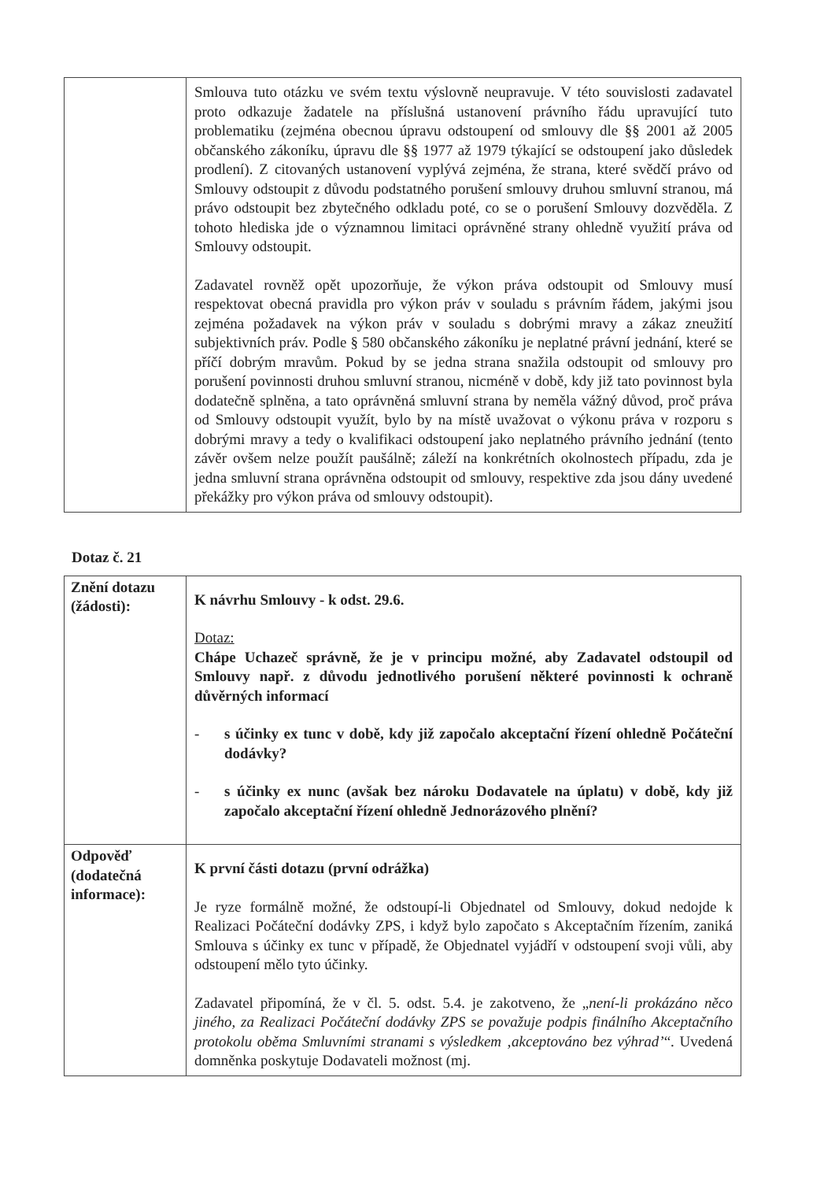| | Smlouva tuto otázku ve svém textu výslovně neupravuje. V této souvislosti zadavatel proto odkazuje žadatele na příslušná ustanovení právního řádu upravující tuto problematiku (zejména obecnou úpravu odstoupení od smlouvy dle §§ 2001 až 2005 občanského zákoníku, úpravu dle §§ 1977 až 1979 týkající se odstoupení jako důsledek prodlení). Z citovaných ustanovení vyplývá zejména, že strana, které svědčí právo od Smlouvy odstoupit z důvodu podstatného porušení smlouvy druhou smluvní stranou, má právo odstoupit bez zbytečného odkladu poté, co se o porušení Smlouvy dozvěděla. Z tohoto hlediska jde o významnou limitaci oprávněné strany ohledně využití práva od Smlouvy odstoupit. Zadavatel rovněž opět upozorňuje, že výkon práva odstoupit od Smlouvy musí respektovat obecná pravidla pro výkon práv v souladu s právním řádem, jakými jsou zejména požadavek na výkon práv v souladu s dobrými mravy a zákaz zneužití subjektivních práv. Podle § 580 občanského zákoníku je neplatné právní jednání, které se příčí dobrým mravům. Pokud by se jedna strana snažila odstoupit od smlouvy pro porušení povinnosti druhou smluvní stranou, nicméně v době, kdy již tato povinnost byla dodatečně splněna, a tato oprávněná smluvní strana by neměla vážný důvod, proč práva od Smlouvy odstoupit využít, bylo by na místě uvažovat o výkonu práva v rozporu s dobrými mravy a tedy o kvalifikaci odstoupení jako neplatného právního jednání (tento závěr ovšem nelze použít paušálně; záleží na konkrétních okolnostech případu, zda je jedna smluvní strana oprávněna odstoupit od smlouvy, respektive zda jsou dány uvedené překážky pro výkon práva od smlouvy odstoupit). |
Dotaz č. 21
| Znění dotazu (žádosti): | K návrhu Smlouvy - k odst. 29.6. Dotaz: Chápe Uchazeč správně, že je v principu možné, aby Zadavatel odstoupil od Smlouvy např. z důvodu jednotlivého porušení některé povinnosti k ochraně důvěrných informací - s účinky ex tunc v době, kdy již započalo akceptační řízení ohledně Počáteční dodávky? - s účinky ex nunc (avšak bez nároku Dodavatele na úplatu) v době, kdy již započalo akceptační řízení ohledně Jednorázového plnění? |
| Odpověď (dodatečná informace): | K první části dotazu (první odrážka) Je ryze formálně možné, že odstoupí-li Objednatel od Smlouvy, dokud nedojde k Realizaci Počáteční dodávky ZPS, i když bylo započato s Akceptačním řízením, zaniká Smlouva s účinky ex tunc v případě, že Objednatel vyjádří v odstoupení svoji vůli, aby odstoupení mělo tyto účinky. Zadavatel připomíná, že v čl. 5. odst. 5.4. je zakotveno, že „ není-li prokázáno něco jiného, za Realizaci Počáteční dodávky ZPS se považuje podpis finálního Akceptačního protokolu oběma Smluvními stranami s výsledkem ‚akceptováno bez výhrad’ “. Uvedená domněnka poskytuje Dodavateli možnost (mj. |